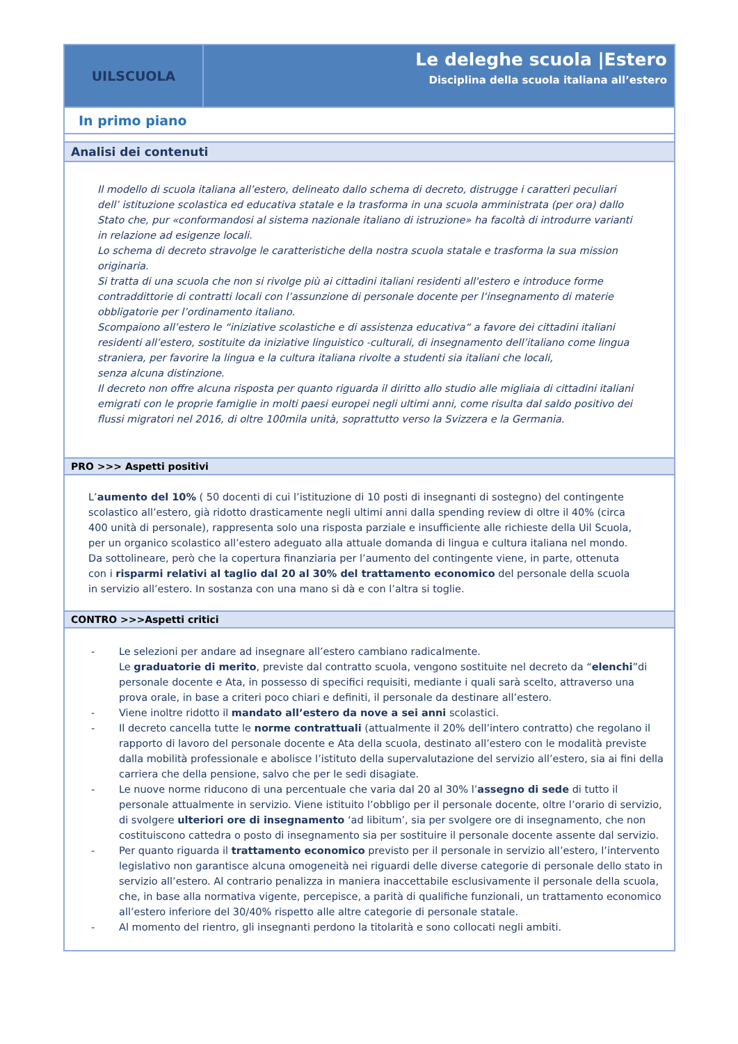UILSCUOLA
Le deleghe scuola |Estero
Disciplina della scuola italiana all’estero
In primo piano
Analisi dei contenuti
Il modello di scuola italiana all’estero, delineato dallo schema di decreto, distrugge i caratteri peculiari dell’ istituzione scolastica ed educativa statale e la trasforma in una scuola amministrata (per ora) dallo Stato che, pur «conformandosi al sistema nazionale italiano di istruzione» ha facoltà di introdurre varianti in relazione ad esigenze locali.
Lo schema di decreto stravolge le caratteristiche della nostra scuola statale e trasforma la sua mission originaria.
Si tratta di una scuola che non si rivolge più ai cittadini italiani residenti all'estero e introduce forme contraddittorie di contratti locali con l’assunzione di personale docente per l’insegnamento di materie obbligatorie per l’ordinamento italiano.
Scompaiono all’estero le “iniziative scolastiche e di assistenza educativa“ a favore dei cittadini italiani residenti all’estero, sostituite da iniziative linguistico -culturali, di insegnamento dell’italiano come lingua straniera, per favorire la lingua e la cultura italiana rivolte a studenti sia italiani che locali,
senza alcuna distinzione.
Il decreto non offre alcuna risposta per quanto riguarda il diritto allo studio alle migliaia di cittadini italiani emigrati con le proprie famiglie in molti paesi europei negli ultimi anni, come risulta dal saldo positivo dei flussi migratori nel 2016, di oltre 100mila unità, soprattutto verso la Svizzera e la Germania.
PRO >>> Aspetti positivi
L’aumento del 10% ( 50 docenti di cui l’istituzione di 10 posti di insegnanti di sostegno) del contingente scolastico all’estero, già ridotto drasticamente negli ultimi anni dalla spending review di oltre il 40% (circa 400 unità di personale), rappresenta solo una risposta parziale e insufficiente alle richieste della Uil Scuola, per un organico scolastico all’estero adeguato alla attuale domanda di lingua e cultura italiana nel mondo.
Da sottolineare, però che la copertura finanziaria per l’aumento del contingente viene, in parte, ottenuta con i risparmi relativi al taglio dal 20 al 30% del trattamento economico del personale della scuola in servizio all’estero. In sostanza con una mano si dà e con l’altra si toglie.
CONTRO >>>Aspetti critici
- Le selezioni per andare ad insegnare all’estero cambiano radicalmente.
Le graduatorie di merito, previste dal contratto scuola, vengono sostituite nel decreto da “elenchi”di personale docente e Ata, in possesso di specifici requisiti, mediante i quali sarà scelto, attraverso una prova orale, in base a criteri poco chiari e definiti, il personale da destinare all’estero.
- Viene inoltre ridotto il mandato all’estero da nove a sei anni scolastici.
- Il decreto cancella tutte le norme contrattuali (attualmente il 20% dell’intero contratto) che regolano il rapporto di lavoro del personale docente e Ata della scuola, destinato all’estero con le modalità previste dalla mobilità professionale e abolisce l’istituto della supervalutazione del servizio all’estero, sia ai fini della carriera che della pensione, salvo che per le sedi disagiate.
- Le nuove norme riducono di una percentuale che varia dal 20 al 30% l’assegno di sede di tutto il personale attualmente in servizio. Viene istituito l’obbligo per il personale docente, oltre l’orario di servizio, di svolgere ulteriori ore di insegnamento ‘ad libitum’, sia per svolgere ore di insegnamento, che non costituiscono cattedra o posto di insegnamento sia per sostituire il personale docente assente dal servizio.
- Per quanto riguarda il trattamento economico previsto per il personale in servizio all’estero, l’intervento legislativo non garantisce alcuna omogeneità nei riguardi delle diverse categorie di personale dello stato in servizio all’estero. Al contrario penalizza in maniera inaccettabile esclusivamente il personale della scuola, che, in base alla normativa vigente, percepisce, a parità di qualifiche funzionali, un trattamento economico all’estero inferiore del 30/40% rispetto alle altre categorie di personale statale.
- Al momento del rientro, gli insegnanti perdono la titolarità e sono collocati negli ambiti.